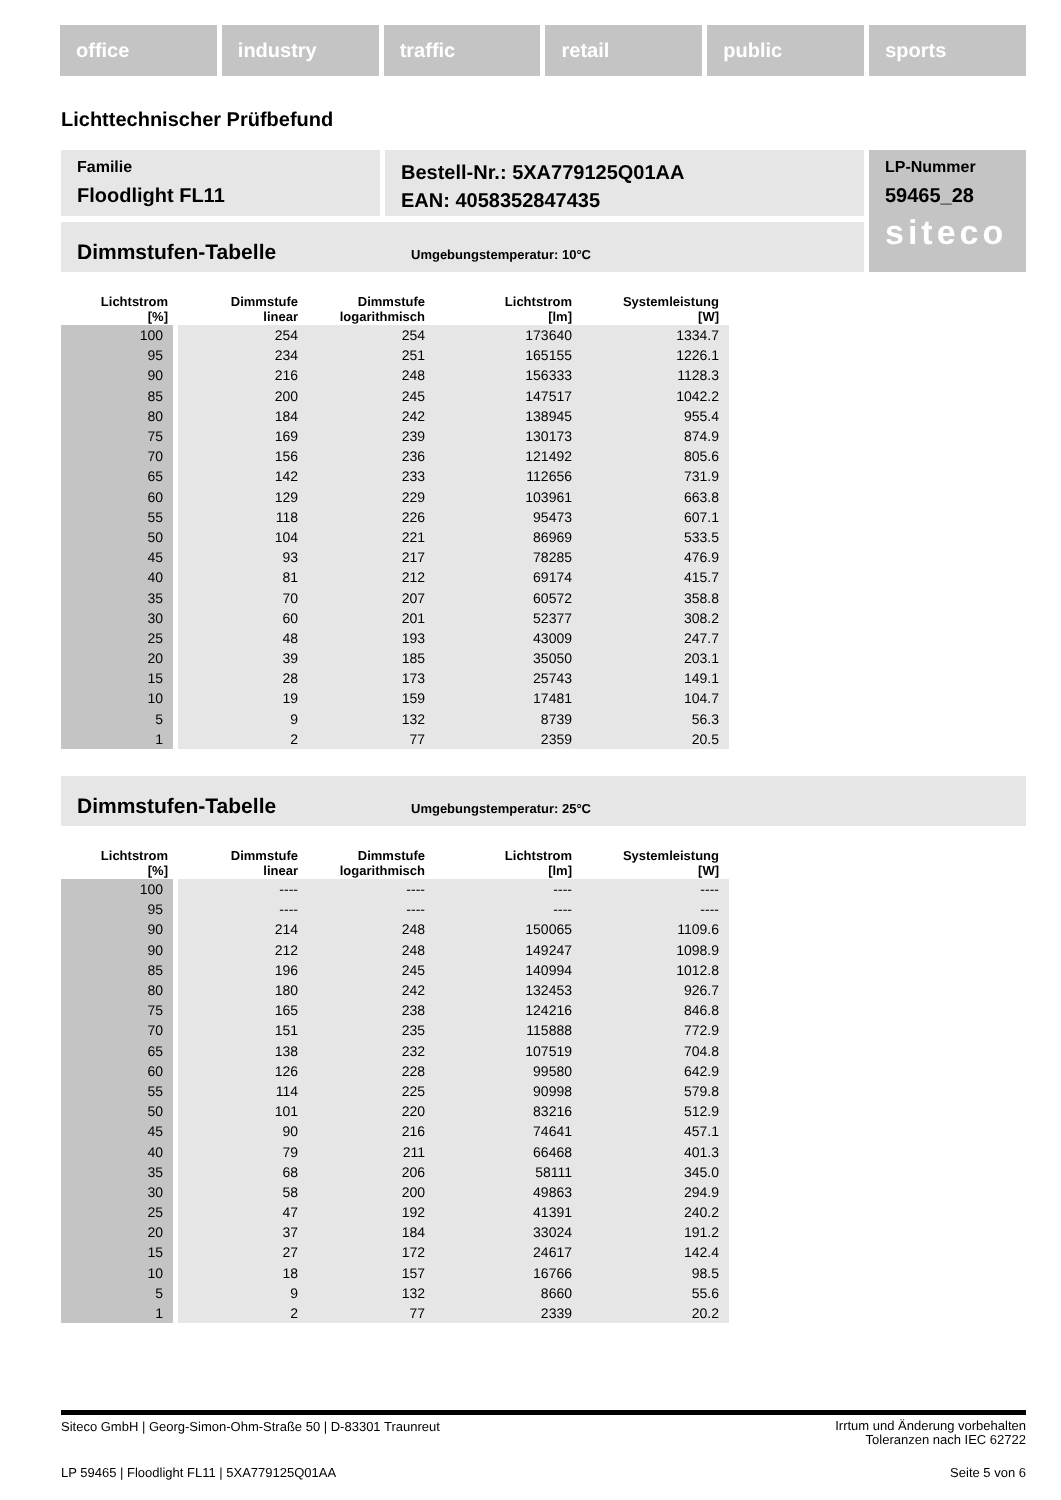office industry traffic retail public sports
Lichttechnischer Prüfbefund
Familie
Floodlight FL11
Bestell-Nr.: 5XA779125Q01AA
EAN: 4058352847435
LP-Nummer
59465_28
siteco
Dimmstufen-Tabelle Umgebungstemperatur: 10°C
| Lichtstrom [%] | Dimmstufe linear | Dimmstufe logarithmisch | Lichtstrom [lm] | Systemleistung [W] |
| --- | --- | --- | --- | --- |
| 100 | 254 | 254 | 173640 | 1334.7 |
| 95 | 234 | 251 | 165155 | 1226.1 |
| 90 | 216 | 248 | 156333 | 1128.3 |
| 85 | 200 | 245 | 147517 | 1042.2 |
| 80 | 184 | 242 | 138945 | 955.4 |
| 75 | 169 | 239 | 130173 | 874.9 |
| 70 | 156 | 236 | 121492 | 805.6 |
| 65 | 142 | 233 | 112656 | 731.9 |
| 60 | 129 | 229 | 103961 | 663.8 |
| 55 | 118 | 226 | 95473 | 607.1 |
| 50 | 104 | 221 | 86969 | 533.5 |
| 45 | 93 | 217 | 78285 | 476.9 |
| 40 | 81 | 212 | 69174 | 415.7 |
| 35 | 70 | 207 | 60572 | 358.8 |
| 30 | 60 | 201 | 52377 | 308.2 |
| 25 | 48 | 193 | 43009 | 247.7 |
| 20 | 39 | 185 | 35050 | 203.1 |
| 15 | 28 | 173 | 25743 | 149.1 |
| 10 | 19 | 159 | 17481 | 104.7 |
| 5 | 9 | 132 | 8739 | 56.3 |
| 1 | 2 | 77 | 2359 | 20.5 |
Dimmstufen-Tabelle Umgebungstemperatur: 25°C
| Lichtstrom [%] | Dimmstufe linear | Dimmstufe logarithmisch | Lichtstrom [lm] | Systemleistung [W] |
| --- | --- | --- | --- | --- |
| 100 | ---- | ---- | ---- | ---- |
| 95 | ---- | ---- | ---- | ---- |
| 90 | 214 | 248 | 150065 | 1109.6 |
| 90 | 212 | 248 | 149247 | 1098.9 |
| 85 | 196 | 245 | 140994 | 1012.8 |
| 80 | 180 | 242 | 132453 | 926.7 |
| 75 | 165 | 238 | 124216 | 846.8 |
| 70 | 151 | 235 | 115888 | 772.9 |
| 65 | 138 | 232 | 107519 | 704.8 |
| 60 | 126 | 228 | 99580 | 642.9 |
| 55 | 114 | 225 | 90998 | 579.8 |
| 50 | 101 | 220 | 83216 | 512.9 |
| 45 | 90 | 216 | 74641 | 457.1 |
| 40 | 79 | 211 | 66468 | 401.3 |
| 35 | 68 | 206 | 58111 | 345.0 |
| 30 | 58 | 200 | 49863 | 294.9 |
| 25 | 47 | 192 | 41391 | 240.2 |
| 20 | 37 | 184 | 33024 | 191.2 |
| 15 | 27 | 172 | 24617 | 142.4 |
| 10 | 18 | 157 | 16766 | 98.5 |
| 5 | 9 | 132 | 8660 | 55.6 |
| 1 | 2 | 77 | 2339 | 20.2 |
Siteco GmbH | Georg-Simon-Ohm-Straße 50 | D-83301 Traunreut Irrtum und Änderung vorbehalten
Toleranzen nach IEC 62722
LP 59465 | Floodlight FL11 | 5XA779125Q01AA Seite 5 von 6